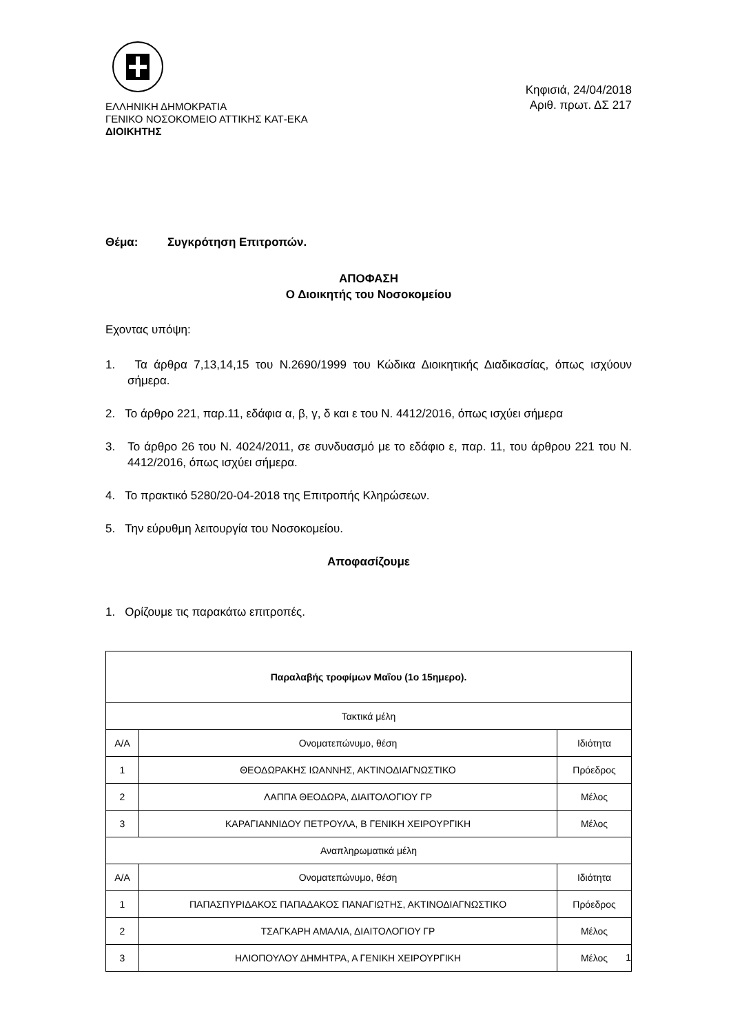ΕΛΛΗΝΙΚΗ ΔΗΜΟΚΡΑΤΙΑ
ΓΕΝΙΚΟ ΝΟΣΟΚΟΜΕΙΟ ΑΤΤΙΚΗΣ ΚΑΤ-ΕΚΑ
ΔΙΟΙΚΗΤΗΣ
Κηφισιά, 24/04/2018
Αριθ. πρωτ. ΔΣ 217
Θέμα: Συγκρότηση Επιτροπών.
ΑΠΟΦΑΣΗ
Ο Διοικητής του Νοσοκομείου
Εχοντας υπόψη:
1. Τα άρθρα 7,13,14,15 του Ν.2690/1999 του Κώδικα Διοικητικής Διαδικασίας, όπως ισχύουν σήμερα.
2. Το άρθρο 221, παρ.11, εδάφια α, β, γ, δ και ε του Ν. 4412/2016, όπως ισχύει σήμερα
3. Το άρθρο 26 του Ν. 4024/2011, σε συνδυασμό με το εδάφιο ε, παρ. 11, του άρθρου 221 του Ν. 4412/2016, όπως ισχύει σήμερα.
4. Το πρακτικό 5280/20-04-2018 της Επιτροπής Κληρώσεων.
5. Την εύρυθμη λειτουργία του Νοσοκομείου.
Αποφασίζουμε
1. Ορίζουμε τις παρακάτω επιτροπές.
| Παραλαβής τροφίμων Μαΐου (1ο 15ημερο). | | |
| --- | --- | --- |
| Τακτικά μέλη | | |
| Α/Α | Ονοματεπώνυμο, θέση | Ιδιότητα |
| 1 | ΘΕΟΔΩΡΑΚΗΣ ΙΩΑΝΝΗΣ, ΑΚΤΙΝΟΔΙΑΓΝΩΣΤΙΚΟ | Πρόεδρος |
| 2 | ΛΑΠΠΑ ΘΕΟΔΩΡΑ, ΔΙΑΙΤΟΛΟΓΙΟΥ ΓΡ | Μέλος |
| 3 | ΚΑΡΑΓΙΑΝΝΙΔΟΥ ΠΕΤΡΟΥΛΑ, Β ΓΕΝΙΚΗ ΧΕΙΡΟΥΡΓΙΚΗ | Μέλος |
| Αναπληρωματικά μέλη | | |
| Α/Α | Ονοματεπώνυμο, θέση | Ιδιότητα |
| 1 | ΠΑΠΑΣΠΥΡΙΔΑΚΟΣ ΠΑΠΑΔΑΚΟΣ ΠΑΝΑΓΙΩΤΗΣ, ΑΚΤΙΝΟΔΙΑΓΝΩΣΤΙΚΟ | Πρόεδρος |
| 2 | ΤΣΑΓΚΑΡΗ ΑΜΑΛΙΑ, ΔΙΑΙΤΟΛΟΓΙΟΥ ΓΡ | Μέλος |
| 3 | ΗΛΙΟΠΟΥΛΟΥ ΔΗΜΗΤΡΑ, Α ΓΕΝΙΚΗ ΧΕΙΡΟΥΡΓΙΚΗ | Μέλος |
1